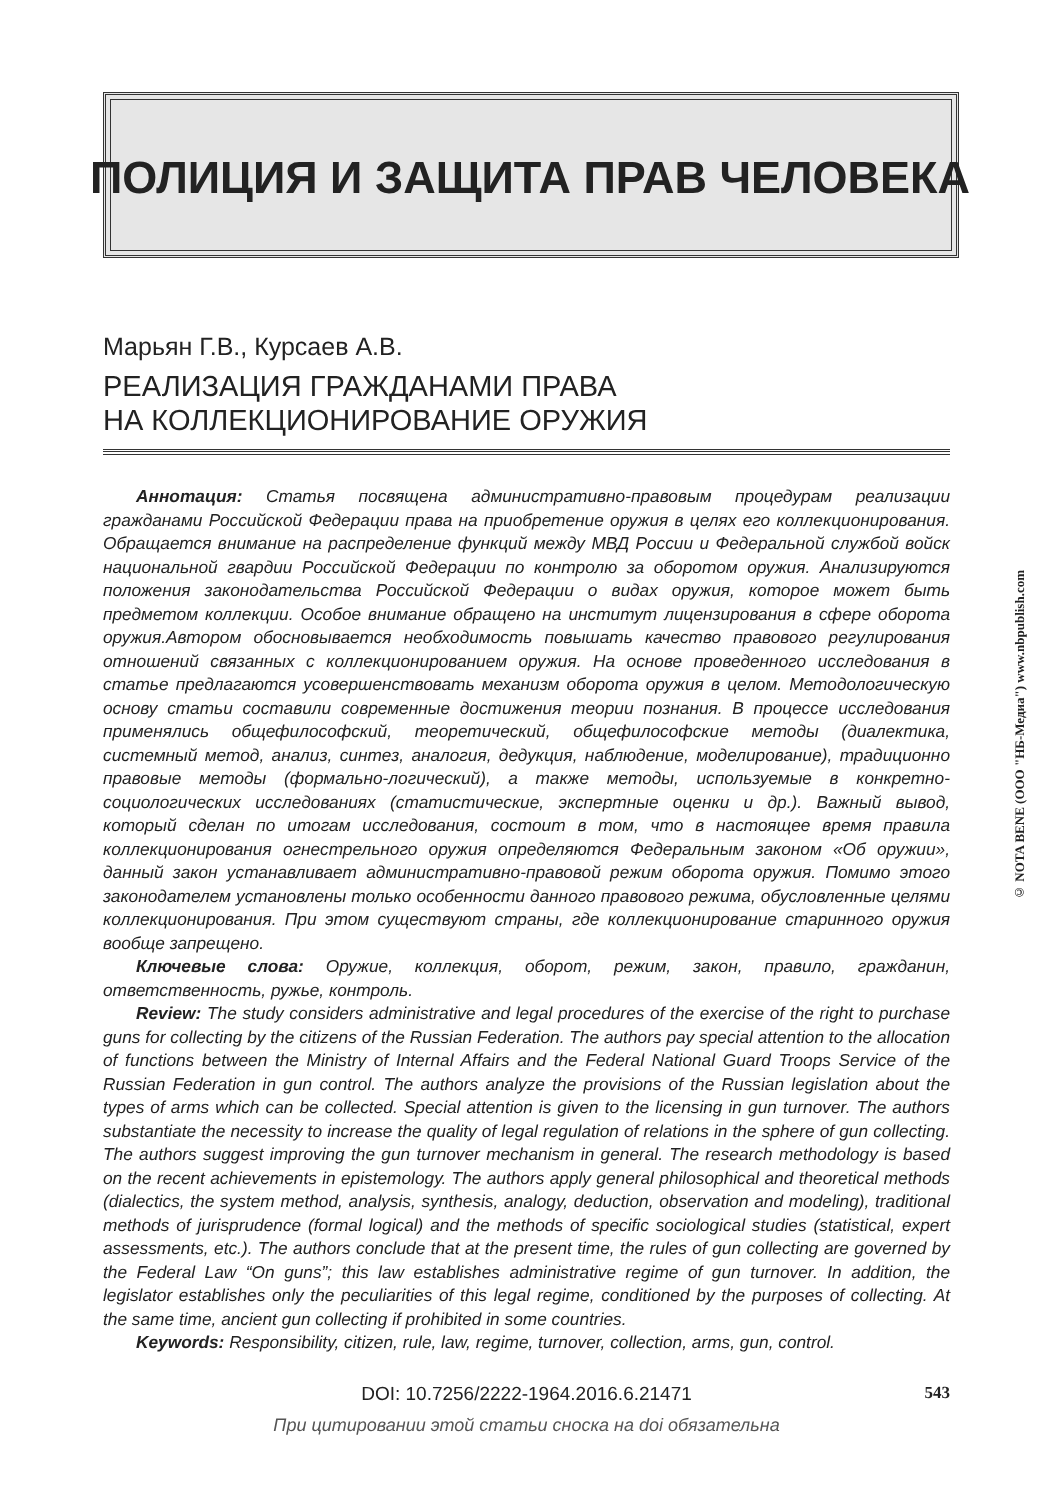ПОЛИЦИЯ И ЗАЩИТА ПРАВ ЧЕЛОВЕКА
© NOTA BENE (ООО "НБ-Медиа") www.nbpublish.com
Марьян Г.В., Курсаев А.В.
РЕАЛИЗАЦИЯ ГРАЖДАНАМИ ПРАВА
НА КОЛЛЕКЦИОНИРОВАНИЕ ОРУЖИЯ
Аннотация: Статья посвящена административно-правовым процедурам реализации гражданами Российской Федерации права на приобретение оружия в целях его коллекционирования. Обращается внимание на распределение функций между МВД России и Федеральной службой войск национальной гвардии Российской Федерации по контролю за оборотом оружия. Анализируются положения законодательства Российской Федерации о видах оружия, которое может быть предметом коллекции. Особое внимание обращено на институт лицензирования в сфере оборота оружия.Автором обосновывается необходимость повышать качество правового регулирования отношений связанных с коллекционированием оружия. На основе проведенного исследования в статье предлагаются усовершенствовать механизм оборота оружия в целом. Методологическую основу статьи составили современные достижения теории познания. В процессе исследования применялись общефилософский, теоретический, общефилософские методы (диалектика, системный метод, анализ, синтез, аналогия, дедукция, наблюдение, моделирование), традиционно правовые методы (формально-логический), а также методы, используемые в конкретно-социологических исследованиях (статистические, экспертные оценки и др.). Важный вывод, который сделан по итогам исследования, состоит в том, что в настоящее время правила коллекционирования огнестрельного оружия определяются Федеральным законом «Об оружии», данный закон устанавливает административно-правовой режим оборота оружия. Помимо этого законодателем установлены только особенности данного правового режима, обусловленные целями коллекционирования. При этом существуют страны, где коллекционирование старинного оружия вообще запрещено.
Ключевые слова: Оружие, коллекция, оборот, режим, закон, правило, гражданин, ответственность, ружье, контроль.
Review: The study considers administrative and legal procedures of the exercise of the right to purchase guns for collecting by the citizens of the Russian Federation. The authors pay special attention to the allocation of functions between the Ministry of Internal Affairs and the Federal National Guard Troops Service of the Russian Federation in gun control. The authors analyze the provisions of the Russian legislation about the types of arms which can be collected. Special attention is given to the licensing in gun turnover. The authors substantiate the necessity to increase the quality of legal regulation of relations in the sphere of gun collecting. The authors suggest improving the gun turnover mechanism in general. The research methodology is based on the recent achievements in epistemology. The authors apply general philosophical and theoretical methods (dialectics, the system method, analysis, synthesis, analogy, deduction, observation and modeling), traditional methods of jurisprudence (formal logical) and the methods of specific sociological studies (statistical, expert assessments, etc.). The authors conclude that at the present time, the rules of gun collecting are governed by the Federal Law “On guns”; this law establishes administrative regime of gun turnover. In addition, the legislator establishes only the peculiarities of this legal regime, conditioned by the purposes of collecting. At the same time, ancient gun collecting if prohibited in some countries.
Keywords: Responsibility, citizen, rule, law, regime, turnover, collection, arms, gun, control.
DOI: 10.7256/2222-1964.2016.6.21471 543
При цитировании этой статьи сноска на doi обязательна